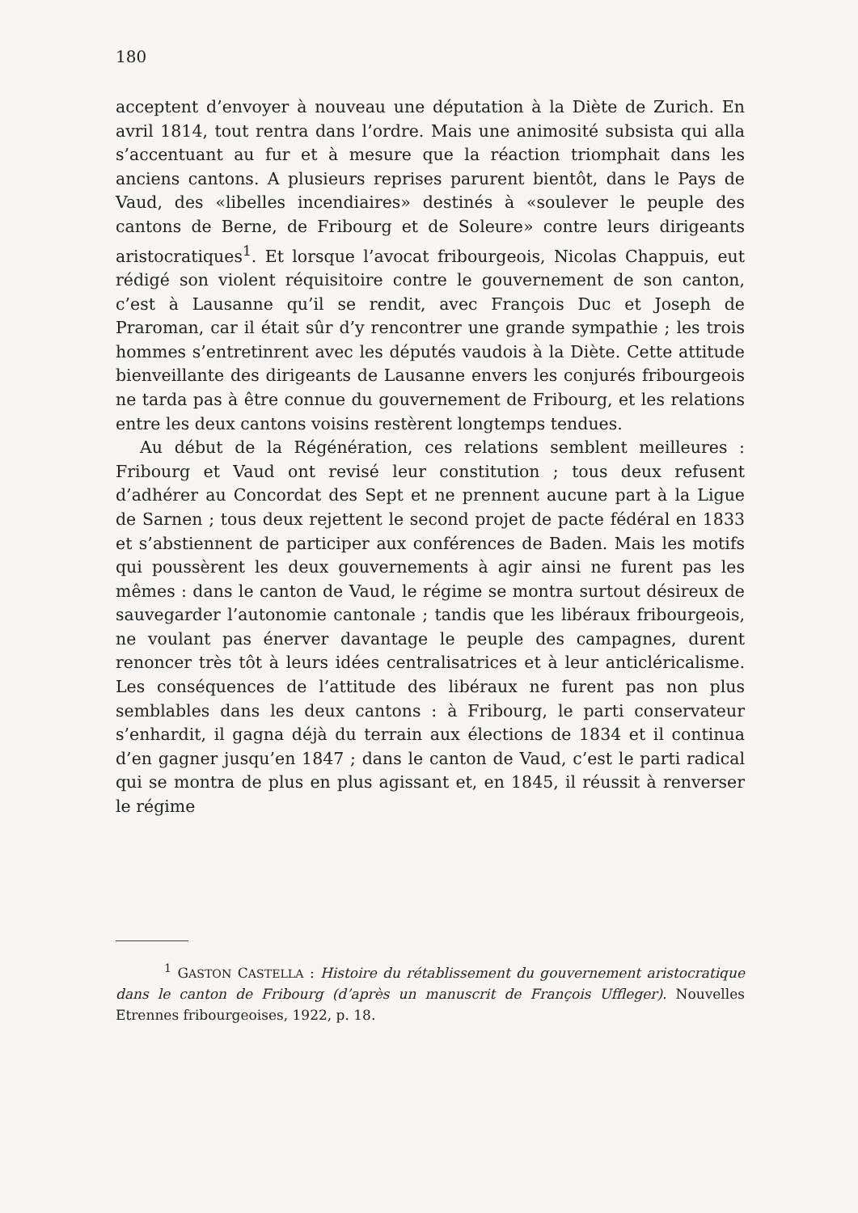180
acceptent d’envoyer à nouveau une députation à la Diète de Zurich. En avril 1814, tout rentra dans l’ordre. Mais une animosité subsista qui alla s’accentuant au fur et à mesure que la réaction triomphait dans les anciens cantons. A plusieurs reprises parurent bientôt, dans le Pays de Vaud, des «libelles incendiaires» destinés à «soulever le peuple des cantons de Berne, de Fribourg et de Soleure» contre leurs dirigeants aristocratiques<sup>1</sup>. Et lorsque l’avocat fribourgeois, Nicolas Chappuis, eut rédigé son violent réquisitoire contre le gouvernement de son canton, c’est à Lausanne qu’il se rendit, avec François Duc et Joseph de Praroman, car il était sûr d’y rencontrer une grande sympathie ; les trois hommes s’entretinrent avec les députés vaudois à la Diète. Cette attitude bienveillante des dirigeants de Lausanne envers les conjurés fribourgeois ne tarda pas à être connue du gouvernement de Fribourg, et les relations entre les deux cantons voisins restèrent longtemps tendues.
Au début de la Régénération, ces relations semblent meilleures : Fribourg et Vaud ont revisé leur constitution ; tous deux refusent d’adhérer au Concordat des Sept et ne prennent aucune part à la Ligue de Sarnen ; tous deux rejettent le second projet de pacte fédéral en 1833 et s’abstiennent de participer aux conférences de Baden. Mais les motifs qui poussèrent les deux gouvernements à agir ainsi ne furent pas les mêmes : dans le canton de Vaud, le régime se montra surtout désireux de sauvegarder l’autonomie cantonale ; tandis que les libéraux fribourgeois, ne voulant pas énerver davantage le peuple des campagnes, durent renoncer très tôt à leurs idées centralisatrices et à leur anticléricalisme. Les conséquences de l’attitude des libéraux ne furent pas non plus semblables dans les deux cantons : à Fribourg, le parti conservateur s’enhardit, il gagna déjà du terrain aux élections de 1834 et il continua d’en gagner jusqu’en 1847 ; dans le canton de Vaud, c’est le parti radical qui se montra de plus en plus agissant et, en 1845, il réussit à renverser le régime
<sup>1</sup> GASTON CASTELLA : Histoire du rétablissement du gouvernement aristocratique dans le canton de Fribourg (d’après un manuscrit de François Uffleger). Nouvelles Etrennes fribourgeoises, 1922, p. 18.